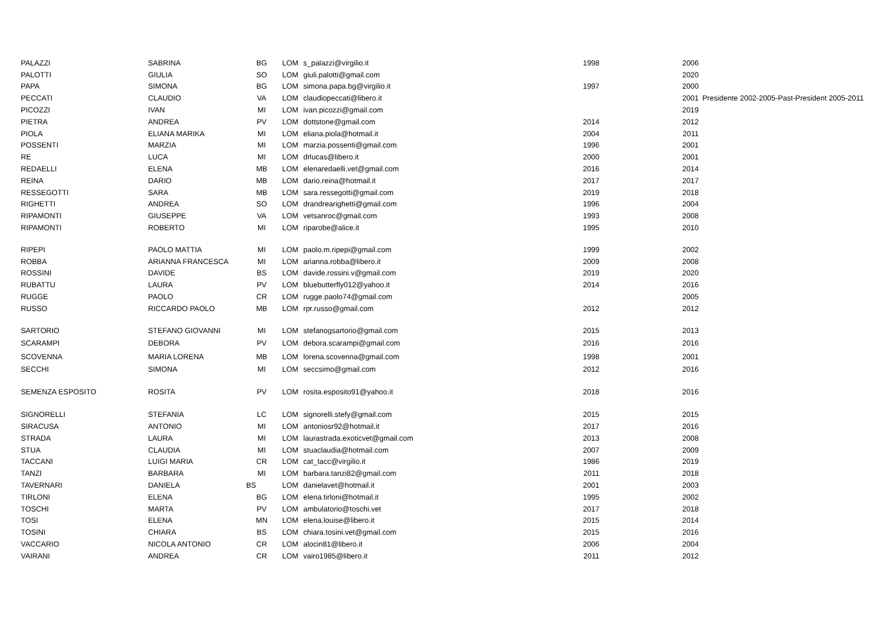| PALAZZI | SABRINA | BG | LOM | s_palazzi@virgilio.it | 1998 | 2006 | |
| PALOTTI | GIULIA | SO | LOM | giuli.palotti@gmail.com | | 2020 | |
| PAPA | SIMONA | BG | LOM | simona.papa.bg@virgilio.it | 1997 | 2000 | |
| PECCATI | CLAUDIO | VA | LOM | claudiopeccati@libero.it | | 2001 | Presidente 2002-2005-Past-President 2005-2011 |
| PICOZZI | IVAN | MI | LOM | ivan.picozzi@gmail.com | | 2019 | |
| PIETRA | ANDREA | PV | LOM | dottstone@gmail.com | 2014 | 2012 | |
| PIOLA | ELIANA MARIKA | MI | LOM | eliana.piola@hotmail.it | 2004 | 2011 | |
| POSSENTI | MARZIA | MI | LOM | marzia.possenti@gmail.com | 1996 | 2001 | |
| RE | LUCA | MI | LOM | drlucas@libero.it | 2000 | 2001 | |
| REDAELLI | ELENA | MB | LOM | elenaredaelli.vet@gmail.com | 2016 | 2014 | |
| REINA | DARIO | MB | LOM | dario.reina@hotmail.it | 2017 | 2017 | |
| RESSEGOTTI | SARA | MB | LOM | sara.ressegotti@gmail.com | 2019 | 2018 | |
| RIGHETTI | ANDREA | SO | LOM | drandrearighetti@gmail.com | 1996 | 2004 | |
| RIPAMONTI | GIUSEPPE | VA | LOM | vetsanroc@gmail.com | 1993 | 2008 | |
| RIPAMONTI | ROBERTO | MI | LOM | riparobe@alice.it | 1995 | 2010 | |
| RIPEPI | PAOLO MATTIA | MI | LOM | paolo.m.ripepi@gmail.com | 1999 | 2002 | |
| ROBBA | ARIANNA FRANCESCA | MI | LOM | arianna.robba@libero.it | 2009 | 2008 | |
| ROSSINI | DAVIDE | BS | LOM | davide.rossini.v@gmail.com | 2019 | 2020 | |
| RUBATTU | LAURA | PV | LOM | bluebutterfly012@yahoo.it | 2014 | 2016 | |
| RUGGE | PAOLO | CR | LOM | rugge.paolo74@gmail.com | | 2005 | |
| RUSSO | RICCARDO PAOLO | MB | LOM | rpr.russo@gmail.com | 2012 | 2012 | |
| SARTORIO | STEFANO GIOVANNI | MI | LOM | stefanogsartorio@gmail.com | 2015 | 2013 | |
| SCARAMPI | DEBORA | PV | LOM | debora.scarampi@gmail.com | 2016 | 2016 | |
| SCOVENNA | MARIA LORENA | MB | LOM | lorena.scovenna@gmail.com | 1998 | 2001 | |
| SECCHI | SIMONA | MI | LOM | seccsimo@gmail.com | 2012 | 2016 | |
| SEMENZA ESPOSITO | ROSITA | PV | LOM | rosita.esposito91@yahoo.it | 2018 | 2016 | |
| SIGNORELLI | STEFANIA | LC | LOM | signorelli.stefy@gmail.com | 2015 | 2015 | |
| SIRACUSA | ANTONIO | MI | LOM | antoniosr92@hotmail.it | 2017 | 2016 | |
| STRADA | LAURA | MI | LOM | laurastrada.exoticvet@gmail.com | 2013 | 2008 | |
| STUA | CLAUDIA | MI | LOM | stuaclaudia@hotmail.com | 2007 | 2009 | |
| TACCANI | LUIGI MARIA | CR | LOM | cat_tacc@virgilio.it | 1986 | 2019 | |
| TANZI | BARBARA | MI | LOM | barbara.tanzi82@gmail.com | 2011 | 2018 | |
| TAVERNARI | DANIELA | BS | LOM | danielavet@hotmail.it | 2001 | 2003 | |
| TIRLONI | ELENA | BG | LOM | elena.tirloni@hotmail.it | 1995 | 2002 | |
| TOSCHI | MARTA | PV | LOM | ambulatorio@toschi.vet | 2017 | 2018 | |
| TOSI | ELENA | MN | LOM | elena.louise@libero.it | 2015 | 2014 | |
| TOSINI | CHIARA | BS | LOM | chiara.tosini.vet@gmail.com | 2015 | 2016 | |
| VACCARIO | NICOLA ANTONIO | CR | LOM | alocin81@libero.it | 2006 | 2004 | |
| VAIRANI | ANDREA | CR | LOM | vairo1985@libero.it | 2011 | 2012 | |